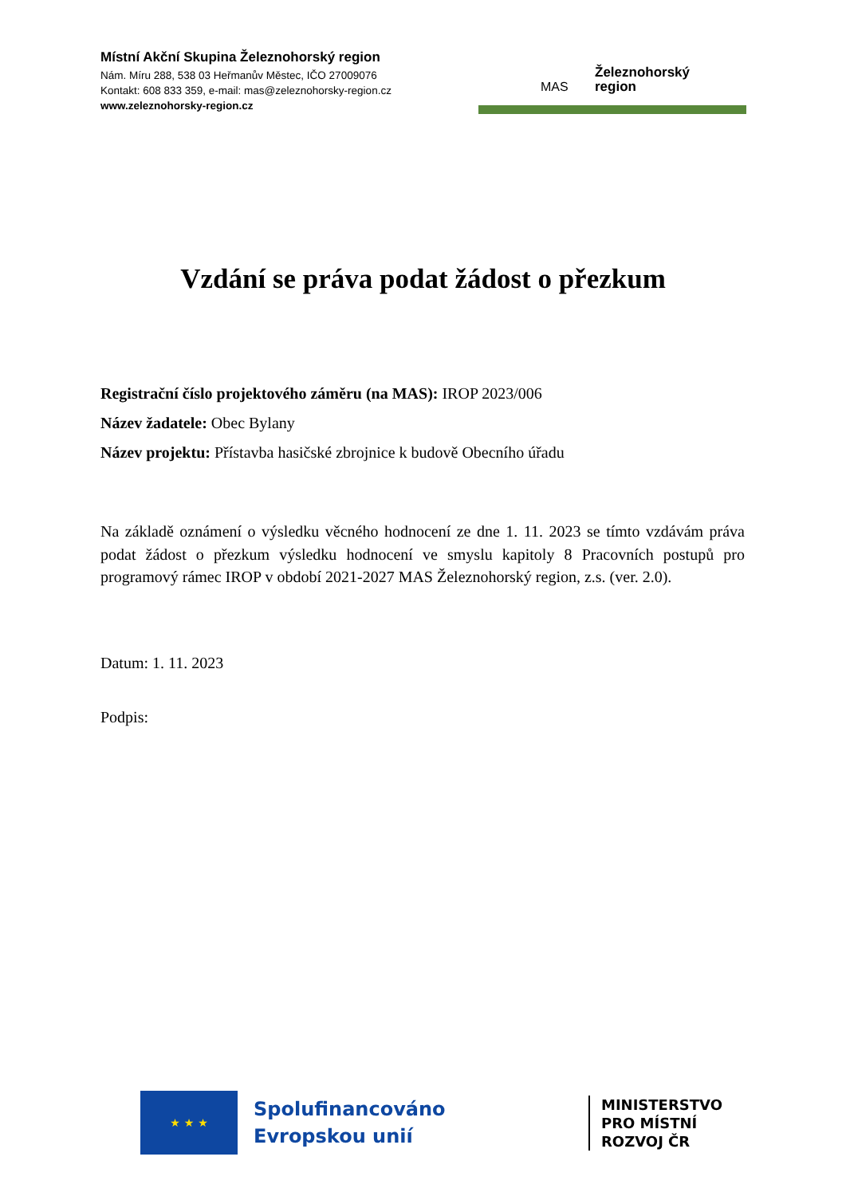Místní Akční Skupina Železnohorský region
Nám. Míru 288, 538 03 Heřmanův Městec, IČO 27009076
Kontakt: 608 833 359, e-mail: mas@zeleznohorsky-region.cz
www.zeleznohorsky-region.cz
Železnohorský
region
MAS
Vzdání se práva podat žádost o přezkum
Registrační číslo projektového záměru (na MAS): IROP 2023/006
Název žadatele: Obec Bylany
Název projektu: Přístavba hasičské zbrojnice k budově Obecního úřadu
Na základě oznámení o výsledku věcného hodnocení ze dne 1. 11. 2023 se tímto vzdávám práva podat žádost o přezkum výsledku hodnocení ve smyslu kapitoly 8 Pracovních postupů pro programový rámec IROP v období 2021-2027 MAS Železnohorský region, z.s. (ver. 2.0).
Datum: 1. 11. 2023
Podpis:
★ ★ ★
Spolufinancováno Evropskou unií
MINISTERSTVO
PRO MÍSTNÍ
ROZVOJ ČR